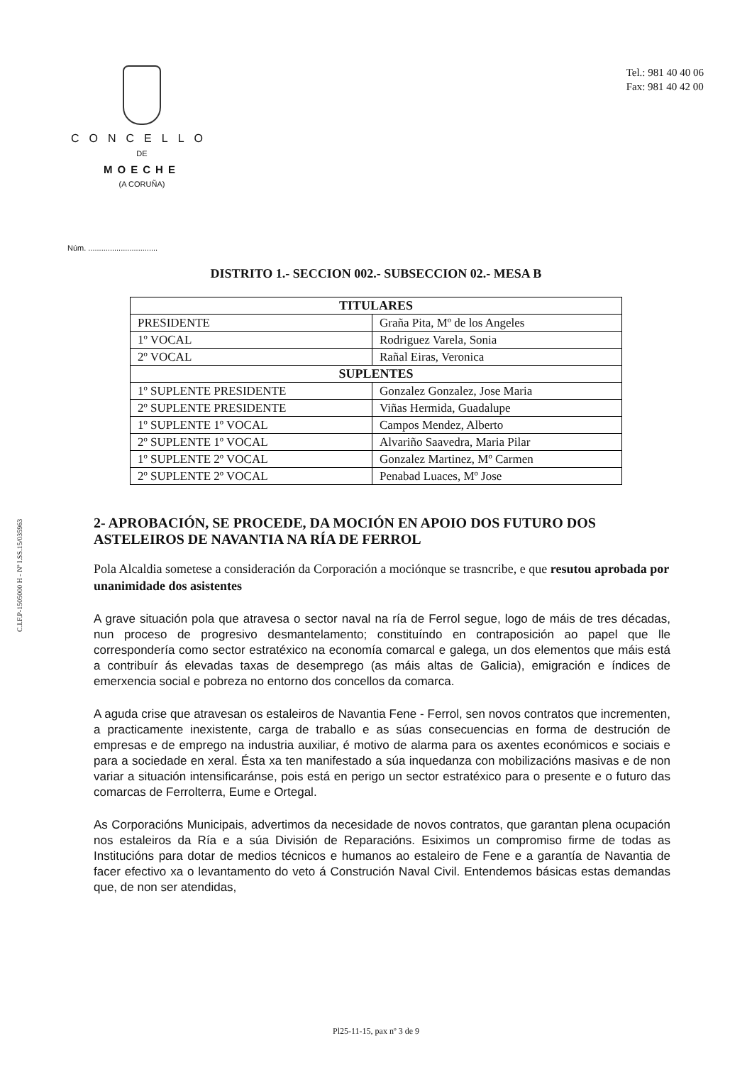C.I.F.P-1505000 H - Nº I.SS.15/035963
CONCELLO
DE
MOECHE
(A CORUÑA)
Tel.: 981 40 40 06
Fax: 981 40 42 00
Núm. ................................
DISTRITO 1.- SECCION 002.- SUBSECCION 02.- MESA B
| TITULARES | |
| --- | --- |
| PRESIDENTE | Graña Pita, Mº de los Angeles |
| 1º VOCAL | Rodriguez Varela, Sonia |
| 2º VOCAL | Rañal Eiras, Veronica |
| SUPLENTES | |
| 1º SUPLENTE PRESIDENTE | Gonzalez Gonzalez, Jose Maria |
| 2º SUPLENTE PRESIDENTE | Viñas Hermida, Guadalupe |
| 1º SUPLENTE 1º VOCAL | Campos Mendez, Alberto |
| 2º SUPLENTE 1º VOCAL | Alvariño Saavedra, Maria Pilar |
| 1º SUPLENTE 2º VOCAL | Gonzalez Martinez, Mº Carmen |
| 2º SUPLENTE 2º VOCAL | Penabad Luaces, Mº Jose |
2- APROBACIÓN, SE PROCEDE, DA MOCIÓN EN APOIO DOS FUTURO DOS ASTELEIROS DE NAVANTIA NA RÍA DE FERROL
Pola Alcaldia sometese a consideración da Corporación a mociónque se trasncribe, e que resutou aprobada por unanimidade dos asistentes
A grave situación pola que atravesa o sector naval na ría de Ferrol segue, logo de máis de tres décadas, nun proceso de progresivo desmantelamento; constituíndo en contraposición ao papel que lle correspondería como sector estratéxico na economía comarcal e galega, un dos elementos que máis está a contribuír ás elevadas taxas de desemprego (as máis altas de Galicia), emigración e índices de emerxencia social e pobreza no entorno dos concellos da comarca.
A aguda crise que atravesan os estaleiros de Navantia Fene - Ferrol, sen novos contratos que incrementen, a practicamente inexistente, carga de traballo e as súas consecuencias en forma de destrución de empresas e de emprego na industria auxiliar, é motivo de alarma para os axentes económicos e sociais e para a sociedade en xeral. Ésta xa ten manifestado a súa inquedanza con mobilizacións masivas e de non variar a situación intensificaránse, pois está en perigo un sector estratéxico para o presente e o futuro das comarcas de Ferrolterra, Eume e Ortegal.
As Corporacións Municipais, advertimos da necesidade de novos contratos, que garantan plena ocupación nos estaleiros da Ría e a súa División de Reparacións. Esiximos un compromiso firme de todas as Institucións para dotar de medios técnicos e humanos ao estaleiro de Fene e a garantía de Navantia de facer efectivo xa o levantamento do veto á Construción Naval Civil. Entendemos básicas estas demandas que, de non ser atendidas,
Pl25-11-15, pax nº 3 de 9